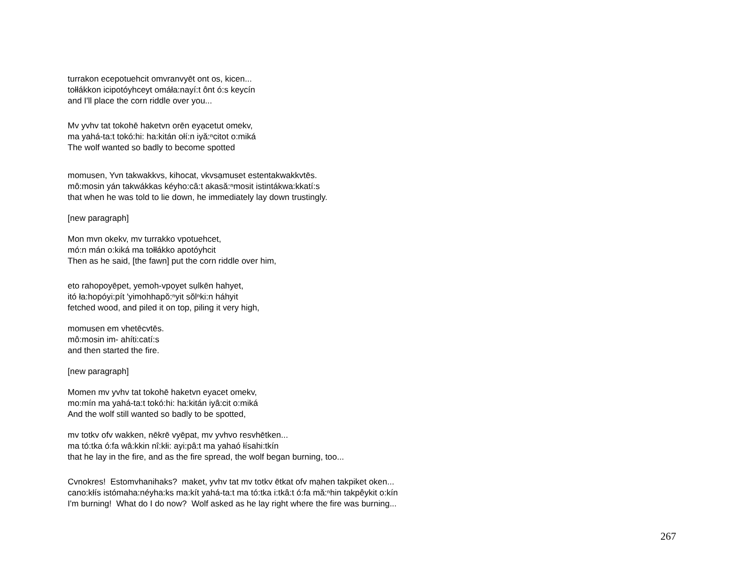turrakon ecepotuehcit omvranvyēt ont os, kicen...
tołłákkon icipotóyhceyt omáła:nayí:t ônt ó:s keycín
and I'll place the corn riddle over you...
Mv yvhv tat tokohē haketvn orēn eyạcetut omekv,
ma yahá-ta:t tokó:hi: ha:kitán ołí:n iyă:ⁿcitot o:miká
The wolf wanted so badly to become spotted
momusen, Yvn takwakkvs, kihocat, vkvsạmuset estentakwakkvtēs.
mô:mosin yán takwákkas kéyho:câ:t akasă:ⁿmosit istintákwa:kkatí:s
that when he was told to lie down, he immediately lay down trustingly.
[new paragraph]
Mon mvn okekv, mv turrakko vpotuehcet,
mó:n mán o:kiká ma tołłákko apotóyhcit
Then as he said, [the fawn] put the corn riddle over him,
eto rahopoyēpet, yemoh-vpọyet sụlkēn hahyet,
itó ła:hopóyi:pít 'yimohhapŏ:ⁿyit sŏlⁿki:n háhyit
fetched wood, and piled it on top, piling it very high,
momusen em vhetēcvtēs.
mô:mosin im- ahíti:catí:s
and then started the fire.
[new paragraph]
Momen mv yvhv tat tokohē haketvn eyacet omekv,
mo:mín ma yahá-ta:t tokó:hi: ha:kitán iyâ:cit o:miká
And the wolf still wanted so badly to be spotted,
mv totkv ofv wakken, nēkrē vyēpat, mv yvhvo resvhētken...
ma tó:tka ó:fa wâ:kkin nî:kłi: ayi:pâ:t ma yahaó łísahi:tkín
that he lay in the fire, and as the fire spread, the wolf began burning, too...
Cvnokres! Estomvhanihaks? maket, yvhv tat mv totkv ētkat ofv mạhen takpiket oken...
cano:kłís istómaha:néyha:ks ma:kít yahá-ta:t ma tó:tka i:tkâ:t ó:fa mă:ⁿhin takpêykit o:kín
I'm burning! What do I do now? Wolf asked as he lay right where the fire was burning...
267